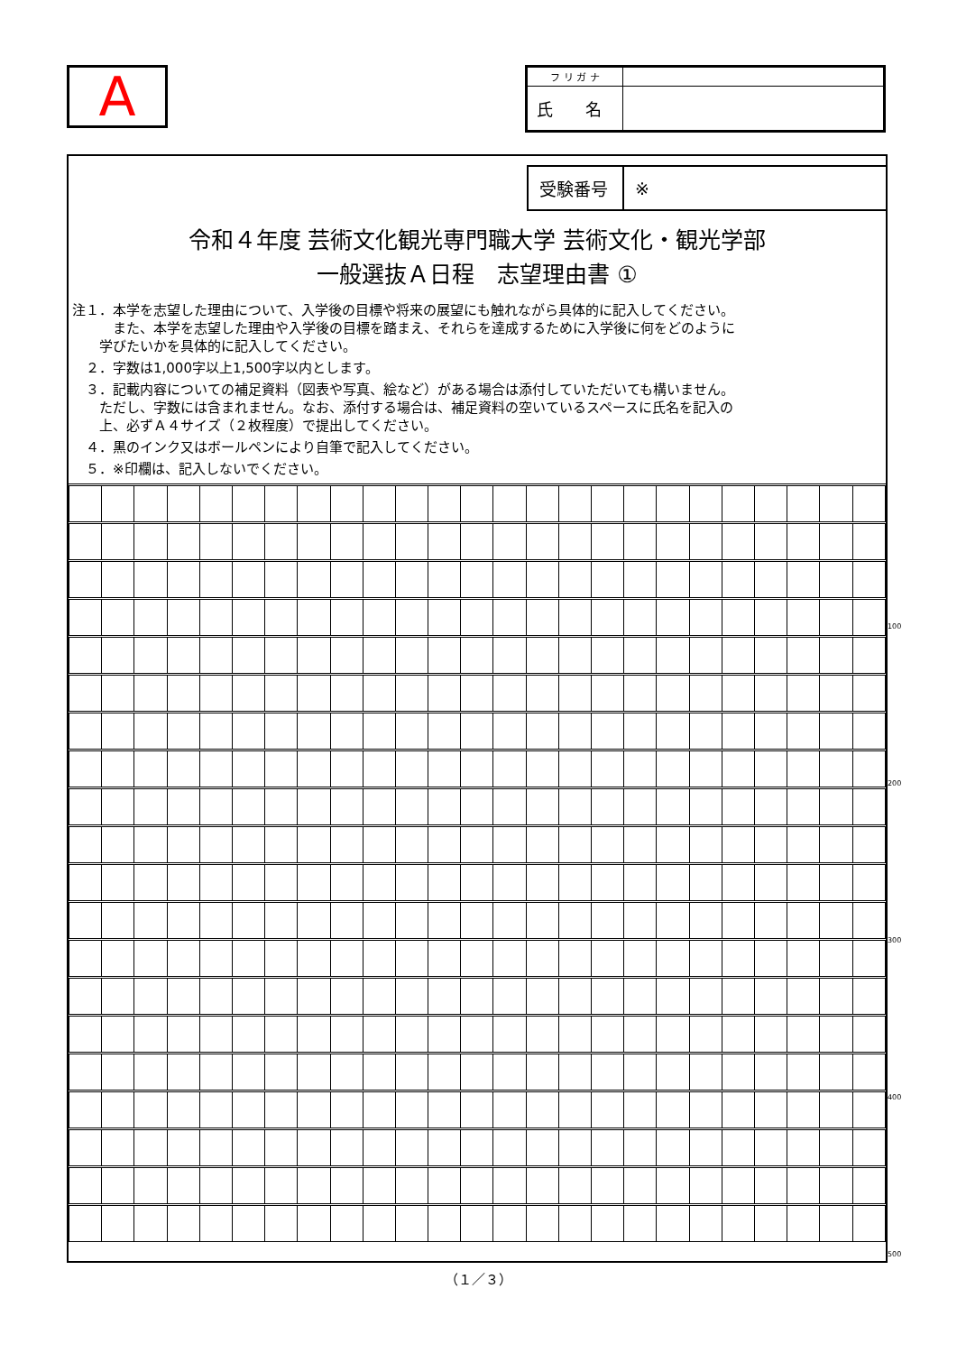A
| フ リ ガ ナ | |
| 氏 名 | |
| 受験番号 | ※ |
令和４年度 芸術文化観光専門職大学 芸術文化・観光学部
一般選抜Ａ日程　志望理由書 ①
注１．本学を志望した理由について、入学後の目標や将来の展望にも触れながら具体的に記入してください。
　　　また、本学を志望した理由や入学後の目標を踏まえ、それらを達成するために入学後に何をどのように
　　学びたいかを具体的に記入してください。
　２．字数は1,000字以上1,500字以内とします。
　３．記載内容についての補足資料（図表や写真、絵など）がある場合は添付していただいても構いません。
　　ただし、字数には含まれません。なお、添付する場合は、補足資料の空いているスペースに氏名を記入の
　　上、必ずＡ４サイズ（２枚程度）で提出してください。
　４．黒のインク又はボールペンにより自筆で記入してください。
　５．※印欄は、記入しないでください。
100
200
300
400
500
（１／３）